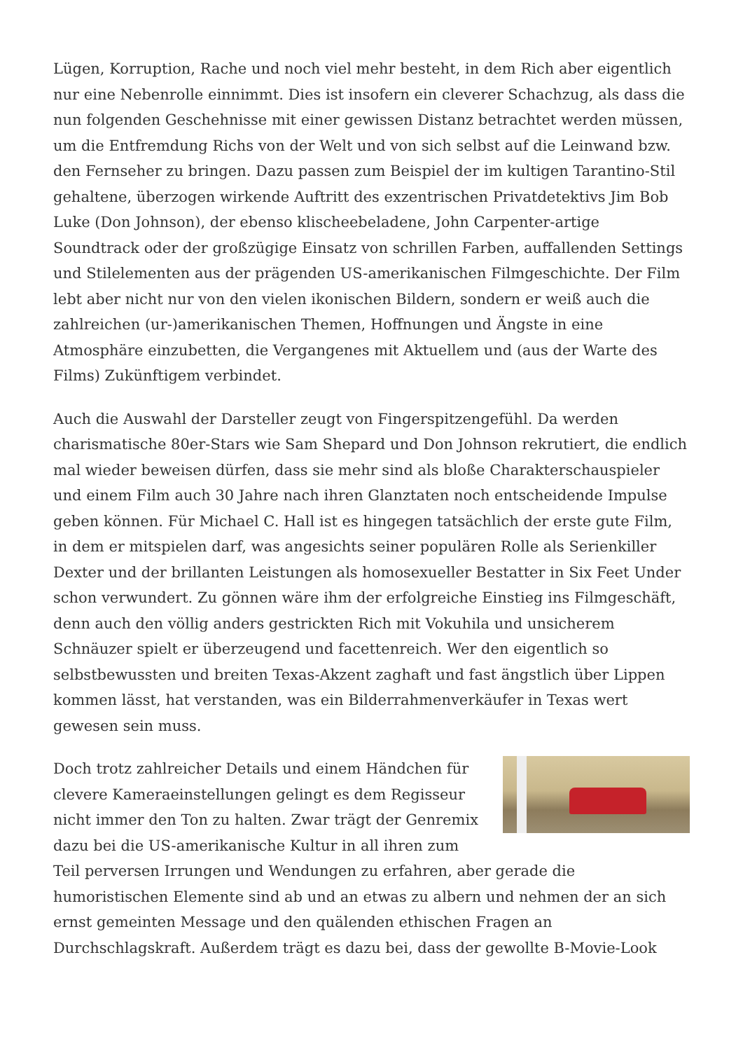Lügen, Korruption, Rache und noch viel mehr besteht, in dem Rich aber eigentlich nur eine Nebenrolle einnimmt. Dies ist insofern ein cleverer Schachzug, als dass die nun folgenden Geschehnisse mit einer gewissen Distanz betrachtet werden müssen, um die Entfremdung Richs von der Welt und von sich selbst auf die Leinwand bzw. den Fernseher zu bringen. Dazu passen zum Beispiel der im kultigen Tarantino-Stil gehaltene, überzogen wirkende Auftritt des exzentrischen Privatdetektivs Jim Bob Luke (Don Johnson), der ebenso klischeebeladene, John Carpenter-artige Soundtrack oder der großzügige Einsatz von schrillen Farben, auffallenden Settings und Stilelementen aus der prägenden US-amerikanischen Filmgeschichte. Der Film lebt aber nicht nur von den vielen ikonischen Bildern, sondern er weiß auch die zahlreichen (ur-)amerikanischen Themen, Hoffnungen und Ängste in eine Atmosphäre einzubetten, die Vergangenes mit Aktuellem und (aus der Warte des Films) Zukünftigem verbindet.
Auch die Auswahl der Darsteller zeugt von Fingerspitzengefühl. Da werden charismatische 80er-Stars wie Sam Shepard und Don Johnson rekrutiert, die endlich mal wieder beweisen dürfen, dass sie mehr sind als bloße Charakterschauspieler und einem Film auch 30 Jahre nach ihren Glanztaten noch entscheidende Impulse geben können. Für Michael C. Hall ist es hingegen tatsächlich der erste gute Film, in dem er mitspielen darf, was angesichts seiner populären Rolle als Serienkiller Dexter und der brillanten Leistungen als homosexueller Bestatter in Six Feet Under schon verwundert. Zu gönnen wäre ihm der erfolgreiche Einstieg ins Filmgeschäft, denn auch den völlig anders gestrickten Rich mit Vokuhila und unsicherem Schnäuzer spielt er überzeugend und facettenreich. Wer den eigentlich so selbstbewussten und breiten Texas-Akzent zaghaft und fast ängstlich über Lippen kommen lässt, hat verstanden, was ein Bilderrahmenverkäufer in Texas wert gewesen sein muss.
Doch trotz zahlreicher Details und einem Händchen für clevere Kameraeinstellungen gelingt es dem Regisseur nicht immer den Ton zu halten. Zwar trägt der Genremix dazu bei die US-amerikanische Kultur in all ihren zum Teil perversen Irrungen und Wendungen zu erfahren, aber gerade die humoristischen Elemente sind ab und an etwas zu albern und nehmen der an sich ernst gemeinten Message und den quälenden ethischen Fragen an Durchschlagskraft. Außerdem trägt es dazu bei, dass der gewollte B-Movie-Look